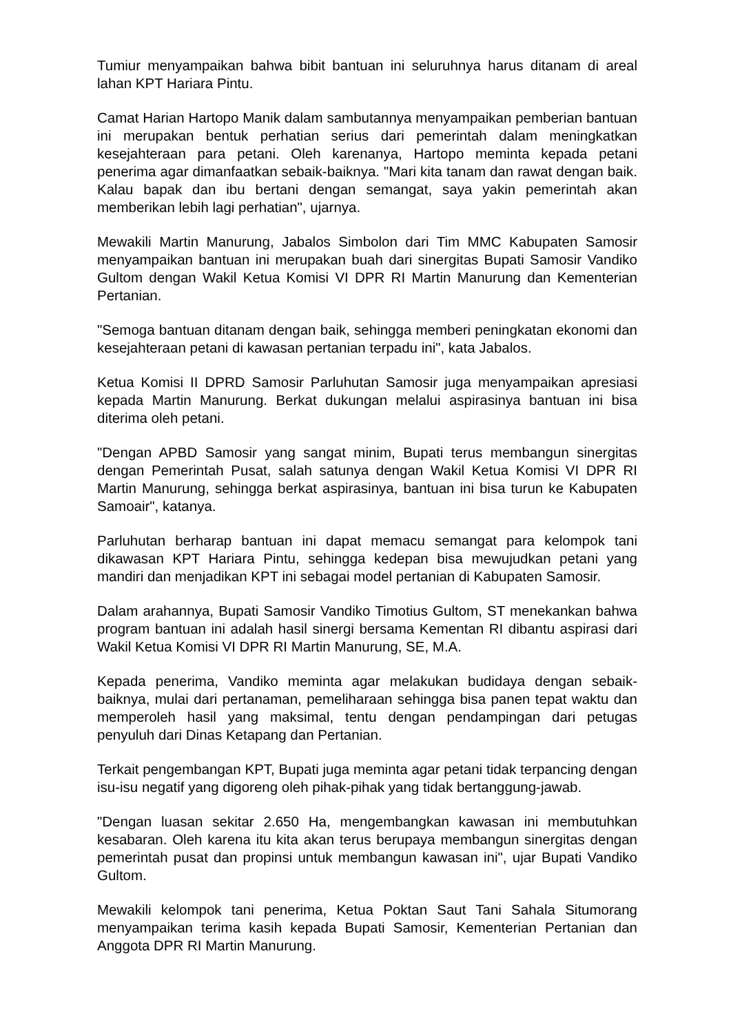Tumiur menyampaikan bahwa bibit bantuan ini seluruhnya harus ditanam di areal lahan KPT Hariara Pintu.
Camat Harian Hartopo Manik dalam sambutannya menyampaikan pemberian bantuan ini merupakan bentuk perhatian serius dari pemerintah dalam meningkatkan kesejahteraan para petani. Oleh karenanya, Hartopo meminta kepada petani penerima agar dimanfaatkan sebaik-baiknya. "Mari kita tanam dan rawat dengan baik. Kalau bapak dan ibu bertani dengan semangat, saya yakin pemerintah akan memberikan lebih lagi perhatian", ujarnya.
Mewakili Martin Manurung, Jabalos Simbolon dari Tim MMC Kabupaten Samosir menyampaikan bantuan ini merupakan buah dari sinergitas Bupati Samosir Vandiko Gultom dengan Wakil Ketua Komisi VI DPR RI Martin Manurung dan Kementerian Pertanian.
"Semoga bantuan ditanam dengan baik, sehingga memberi peningkatan ekonomi dan kesejahteraan petani di kawasan pertanian terpadu ini", kata Jabalos.
Ketua Komisi II DPRD Samosir Parluhutan Samosir juga menyampaikan apresiasi kepada Martin Manurung. Berkat dukungan melalui aspirasinya bantuan ini bisa diterima oleh petani.
"Dengan APBD Samosir yang sangat minim, Bupati terus membangun sinergitas dengan Pemerintah Pusat, salah satunya dengan Wakil Ketua Komisi VI DPR RI Martin Manurung, sehingga berkat aspirasinya, bantuan ini bisa turun ke Kabupaten Samoair", katanya.
Parluhutan berharap bantuan ini dapat memacu semangat para kelompok tani dikawasan KPT Hariara Pintu, sehingga kedepan bisa mewujudkan petani yang mandiri dan menjadikan KPT ini sebagai model pertanian di Kabupaten Samosir.
Dalam arahannya, Bupati Samosir Vandiko Timotius Gultom, ST menekankan bahwa program bantuan ini adalah hasil sinergi bersama Kementan RI dibantu aspirasi dari Wakil Ketua Komisi VI DPR RI Martin Manurung, SE, M.A.
Kepada penerima, Vandiko meminta agar melakukan budidaya dengan sebaik-baiknya, mulai dari pertanaman, pemeliharaan sehingga bisa panen tepat waktu dan memperoleh hasil yang maksimal, tentu dengan pendampingan dari petugas penyuluh dari Dinas Ketapang dan Pertanian.
Terkait pengembangan KPT, Bupati juga meminta agar petani tidak terpancing dengan isu-isu negatif yang digoreng oleh pihak-pihak yang tidak bertanggung-jawab.
"Dengan luasan sekitar 2.650 Ha, mengembangkan kawasan ini membutuhkan kesabaran. Oleh karena itu kita akan terus berupaya membangun sinergitas dengan pemerintah pusat dan propinsi untuk membangun kawasan ini", ujar Bupati Vandiko Gultom.
Mewakili kelompok tani penerima, Ketua Poktan Saut Tani Sahala Situmorang menyampaikan terima kasih kepada Bupati Samosir, Kementerian Pertanian dan Anggota DPR RI Martin Manurung.